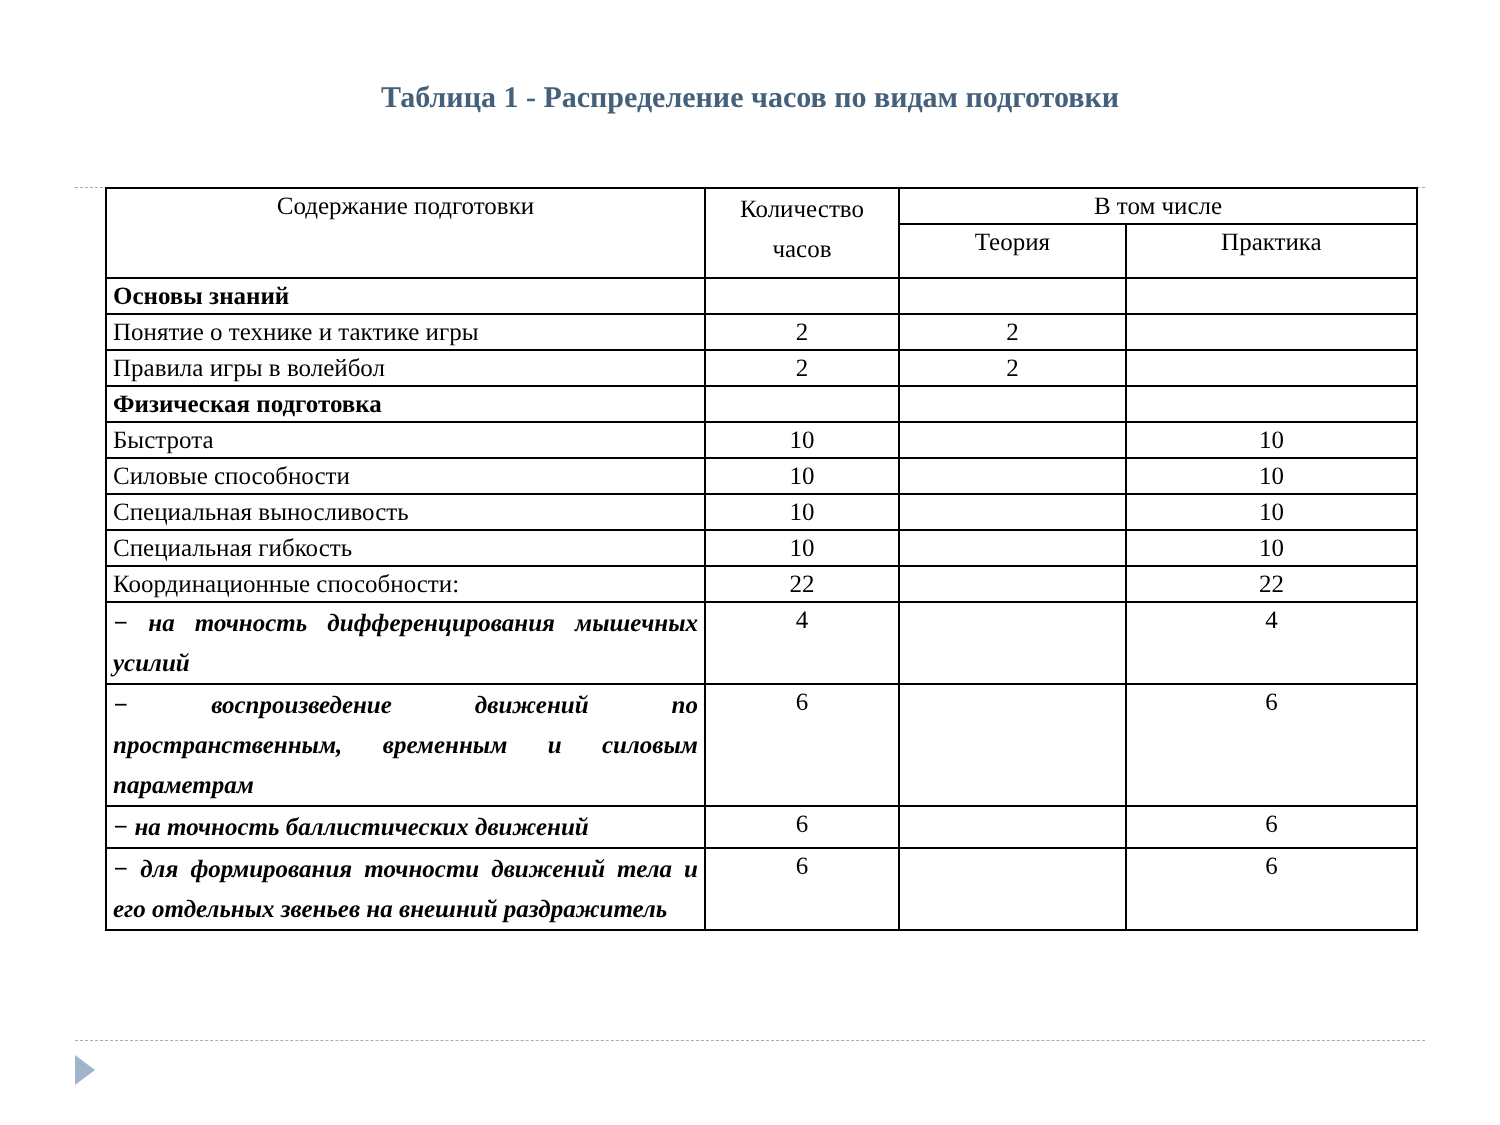Таблица 1 - Распределение часов по видам подготовки
| Содержание подготовки | Количество часов | В том числе | |
| --- | --- | --- | --- |
| | | Теория | Практика |
| Основы знаний | | | |
| Понятие о технике и тактике игры | 2 | 2 | |
| Правила игры в волейбол | 2 | 2 | |
| Физическая подготовка | | | |
| Быстрота | 10 | | 10 |
| Силовые способности | 10 | | 10 |
| Специальная выносливость | 10 | | 10 |
| Специальная гибкость | 10 | | 10 |
| Координационные способности: | 22 | | 22 |
| − на точность дифференцирования мышечных усилий | 4 | | 4 |
| − воспроизведение движений по пространственным, временным и силовым параметрам | 6 | | 6 |
| − на точность баллистических движений | 6 | | 6 |
| − для формирования точности движений тела и его отдельных звеньев на внешний раздражитель | 6 | | 6 |